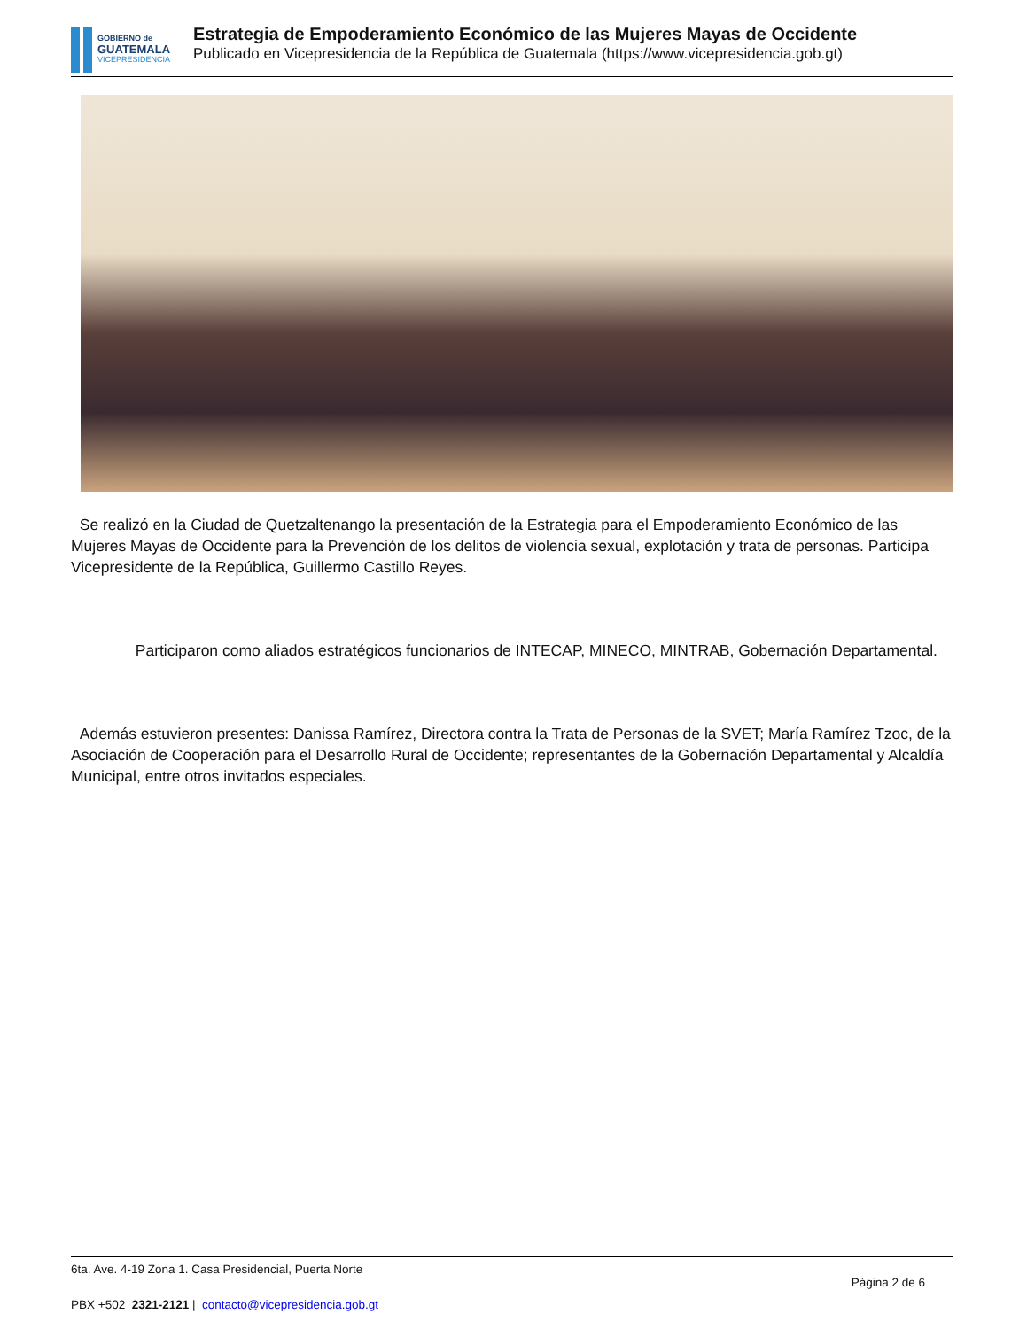GOBIERNO de
GUATEMALA
VICEPRESIDENCIA
Estrategia de Empoderamiento Económico de las Mujeres Mayas de Occidente
Publicado en Vicepresidencia de la República de Guatemala (https://www.vicepresidencia.gob.gt)
Se realizó en la Ciudad de Quetzaltenango la presentación de la Estrategia para el Empoderamiento Económico de las Mujeres Mayas de Occidente para la Prevención de los delitos de violencia sexual, explotación y trata de personas. Participa Vicepresidente de la República, Guillermo Castillo Reyes.
Participaron como aliados estratégicos funcionarios de INTECAP, MINECO, MINTRAB, Gobernación Departamental.
Además estuvieron presentes: Danissa Ramírez, Directora contra la Trata de Personas de la SVET; María Ramírez Tzoc, de la Asociación de Cooperación para el Desarrollo Rural de Occidente; representantes de la Gobernación Departamental y Alcaldía Municipal, entre otros invitados especiales.
6ta. Ave. 4-19 Zona 1. Casa Presidencial, Puerta Norte
Página 2 de 6
PBX +502 2321-2121 | contacto@vicepresidencia.gob.gt